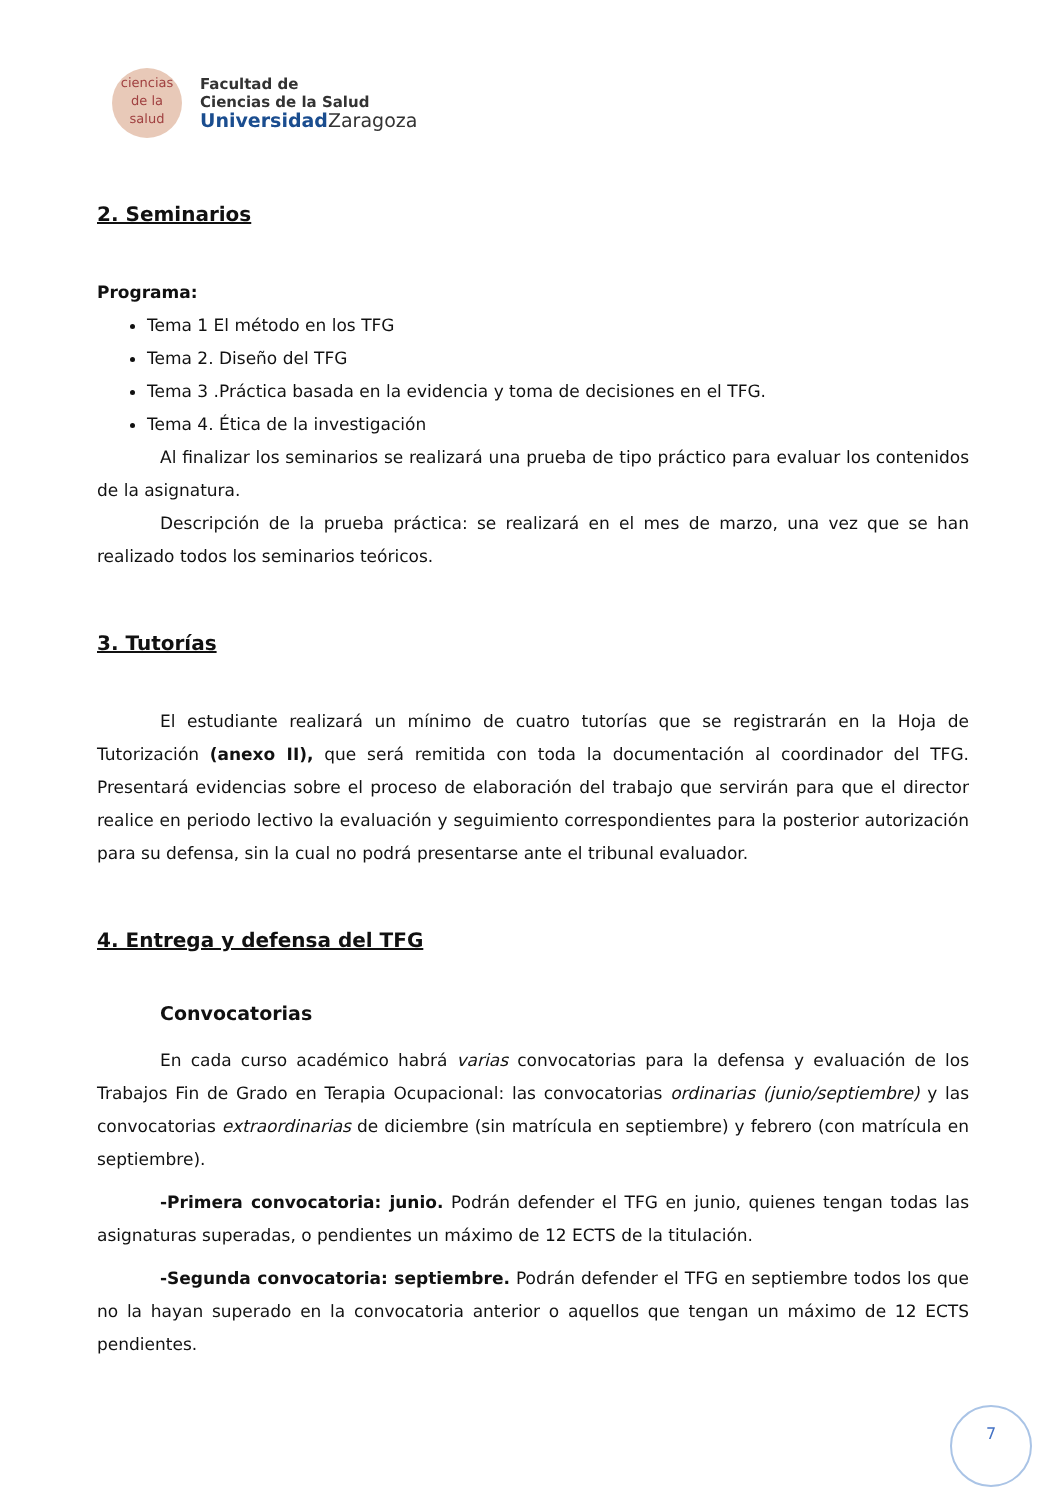ciencias
de la salud
Facultad de
Ciencias de la Salud
Universidad Zaragoza
2. Seminarios
Programa:
Tema 1 El método en los TFG
Tema 2. Diseño del TFG
Tema 3 .Práctica basada en la evidencia y toma de decisiones en el TFG.
Tema 4. Ética de la investigación
Al finalizar los seminarios se realizará una prueba de tipo práctico para evaluar los contenidos de la asignatura.
Descripción de la prueba práctica: se realizará en el mes de marzo, una vez que se han realizado todos los seminarios teóricos.
3. Tutorías
El estudiante realizará un mínimo de cuatro tutorías que se registrarán en la Hoja de Tutorización (anexo II), que será remitida con toda la documentación al coordinador del TFG. Presentará evidencias sobre el proceso de elaboración del trabajo que servirán para que el director realice en periodo lectivo la evaluación y seguimiento correspondientes para la posterior autorización para su defensa, sin la cual no podrá presentarse ante el tribunal evaluador.
4. Entrega y defensa del TFG
Convocatorias
En cada curso académico habrá varias convocatorias para la defensa y evaluación de los Trabajos Fin de Grado en Terapia Ocupacional: las convocatorias ordinarias (junio/septiembre) y las convocatorias extraordinarias de diciembre (sin matrícula en septiembre) y febrero (con matrícula en septiembre).
-Primera convocatoria: junio. Podrán defender el TFG en junio, quienes tengan todas las asignaturas superadas, o pendientes un máximo de 12 ECTS de la titulación.
-Segunda convocatoria: septiembre. Podrán defender el TFG en septiembre todos los que no la hayan superado en la convocatoria anterior o aquellos que tengan un máximo de 12 ECTS pendientes.
7